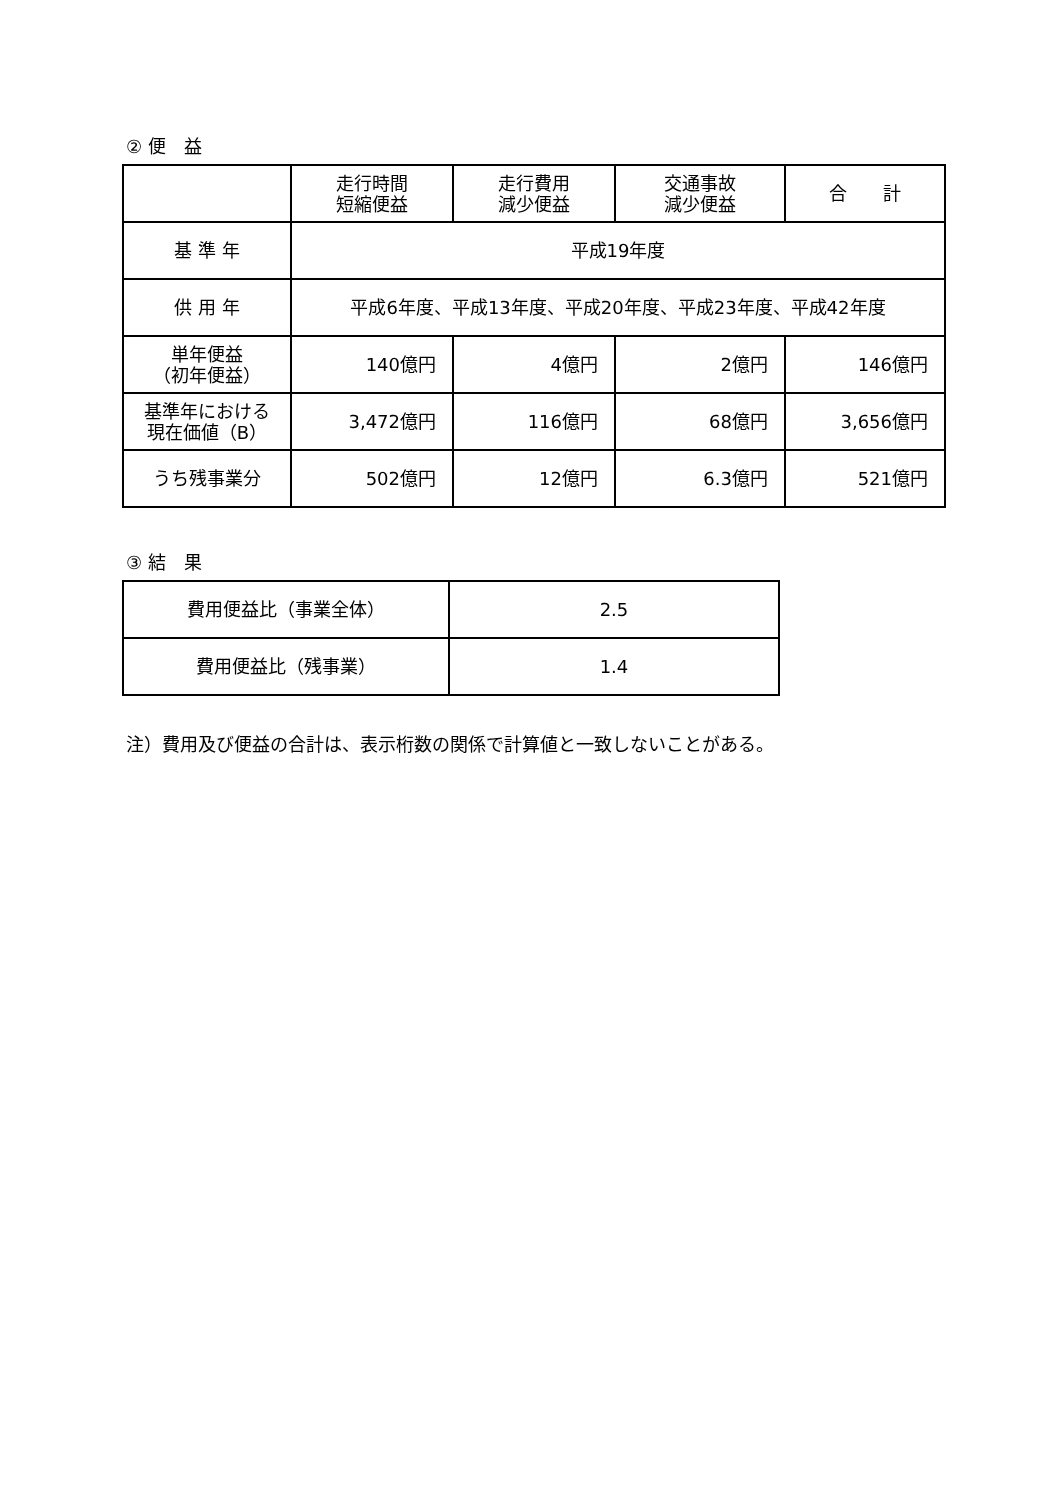② 便　益
| | 走行時間 短縮便益 | 走行費用 減少便益 | 交通事故 減少便益 | 合 計 |
| --- | --- | --- | --- | --- |
| 基 準 年 | 平成19年度 | | | |
| 供 用 年 | 平成6年度、平成13年度、平成20年度、平成23年度、平成42年度 | | | |
| 単年便益 （初年便益） | 140億円 | 4億円 | 2億円 | 146億円 |
| 基準年における 現在価値（B） | 3,472億円 | 116億円 | 68億円 | 3,656億円 |
| うち残事業分 | 502億円 | 12億円 | 6.3億円 | 521億円 |
③ 結　果
| 費用便益比（事業全体） | 2.5 |
| 費用便益比（残事業） | 1.4 |
注）費用及び便益の合計は、表示桁数の関係で計算値と一致しないことがある。